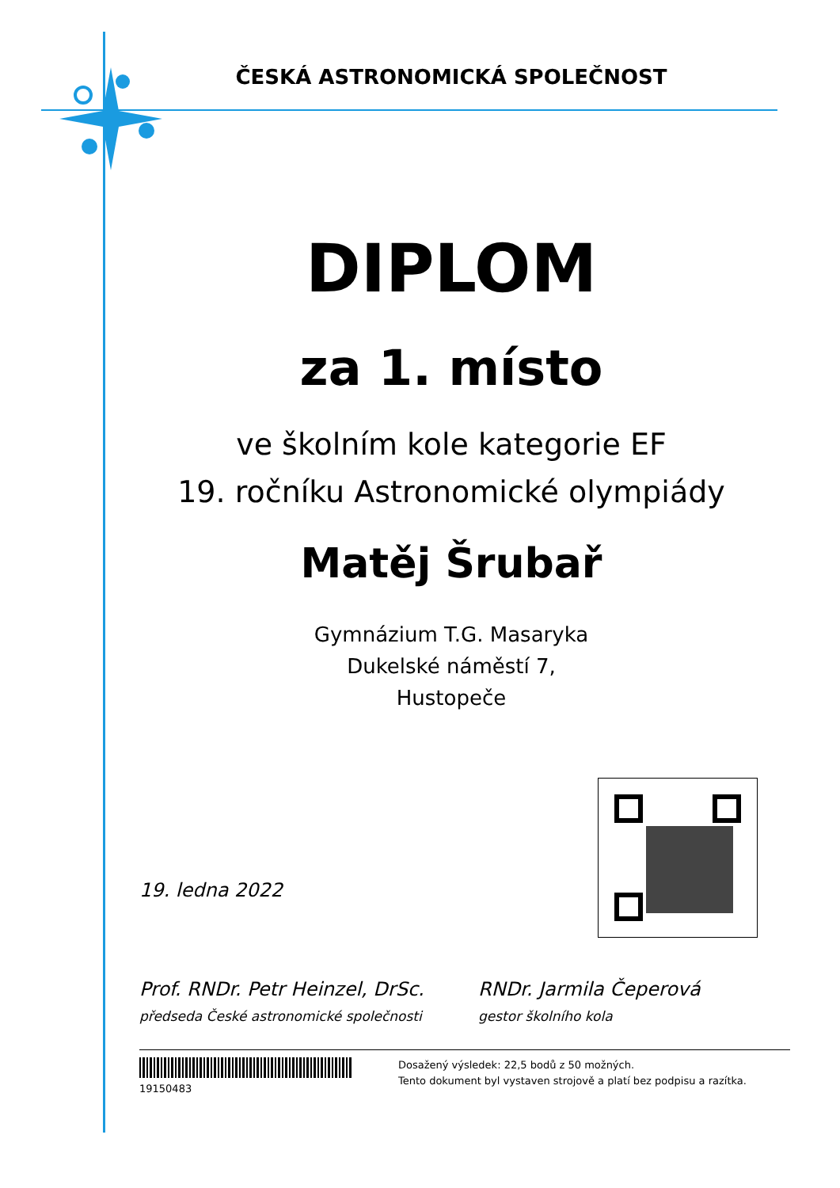ČESKÁ ASTRONOMICKÁ SPOLEČNOST
DIPLOM
za 1. místo
ve školním kole kategorie EF
19. ročníku Astronomické olympiády
Matěj Šrubař
Gymnázium T.G. Masaryka
Dukelské náměstí 7,
Hustopeče
19. ledna 2022
Prof. RNDr. Petr Heinzel, DrSc.
předseda České astronomické společnosti
RNDr. Jarmila Čeperová
gestor školního kola
19150483
Dosažený výsledek: 22,5 bodů z 50 možných.
Tento dokument byl vystaven strojově a platí bez podpisu a razítka.